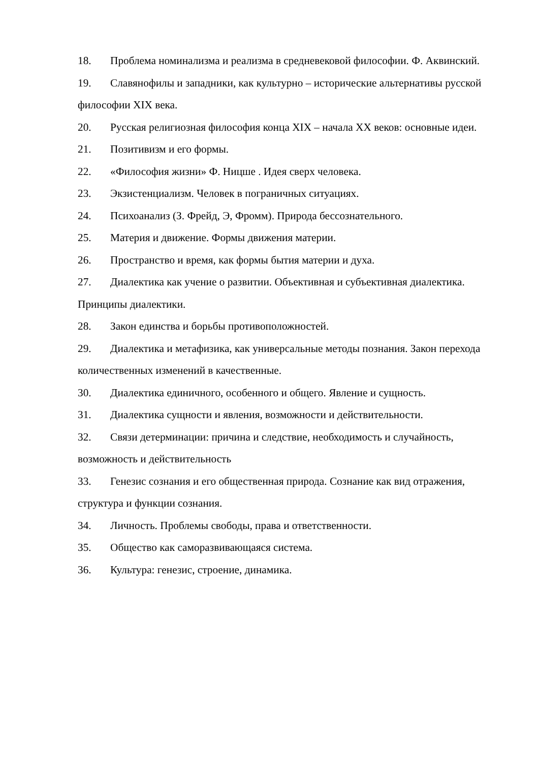18. Проблема номинализма и реализма в средневековой философии. Ф. Аквинский.
19. Славянофилы и западники, как культурно – исторические альтернативы русской философии XIX века.
20. Русская религиозная философия конца XIX – начала XX веков: основные идеи.
21. Позитивизм и его формы.
22. «Философия жизни» Ф. Ницше . Идея сверх человека.
23. Экзистенциализм. Человек в пограничных ситуациях.
24. Психоанализ (З. Фрейд, Э, Фромм). Природа бессознательного.
25. Материя и движение. Формы движения материи.
26. Пространство и время, как формы бытия материи и духа.
27. Диалектика как учение о развитии. Объективная и субъективная диалектика. Принципы диалектики.
28. Закон единства и борьбы противоположностей.
29. Диалектика и метафизика, как универсальные методы познания. Закон перехода количественных изменений в качественные.
30. Диалектика единичного, особенного и общего. Явление и сущность.
31. Диалектика сущности и явления, возможности и действительности.
32. Связи детерминации: причина и следствие, необходимость и случайность, возможность и действительность
33. Генезис сознания и его общественная природа. Сознание как вид отражения, структура и функции сознания.
34. Личность. Проблемы свободы, права и ответственности.
35. Общество как саморазвивающаяся система.
36. Культура: генезис, строение, динамика.